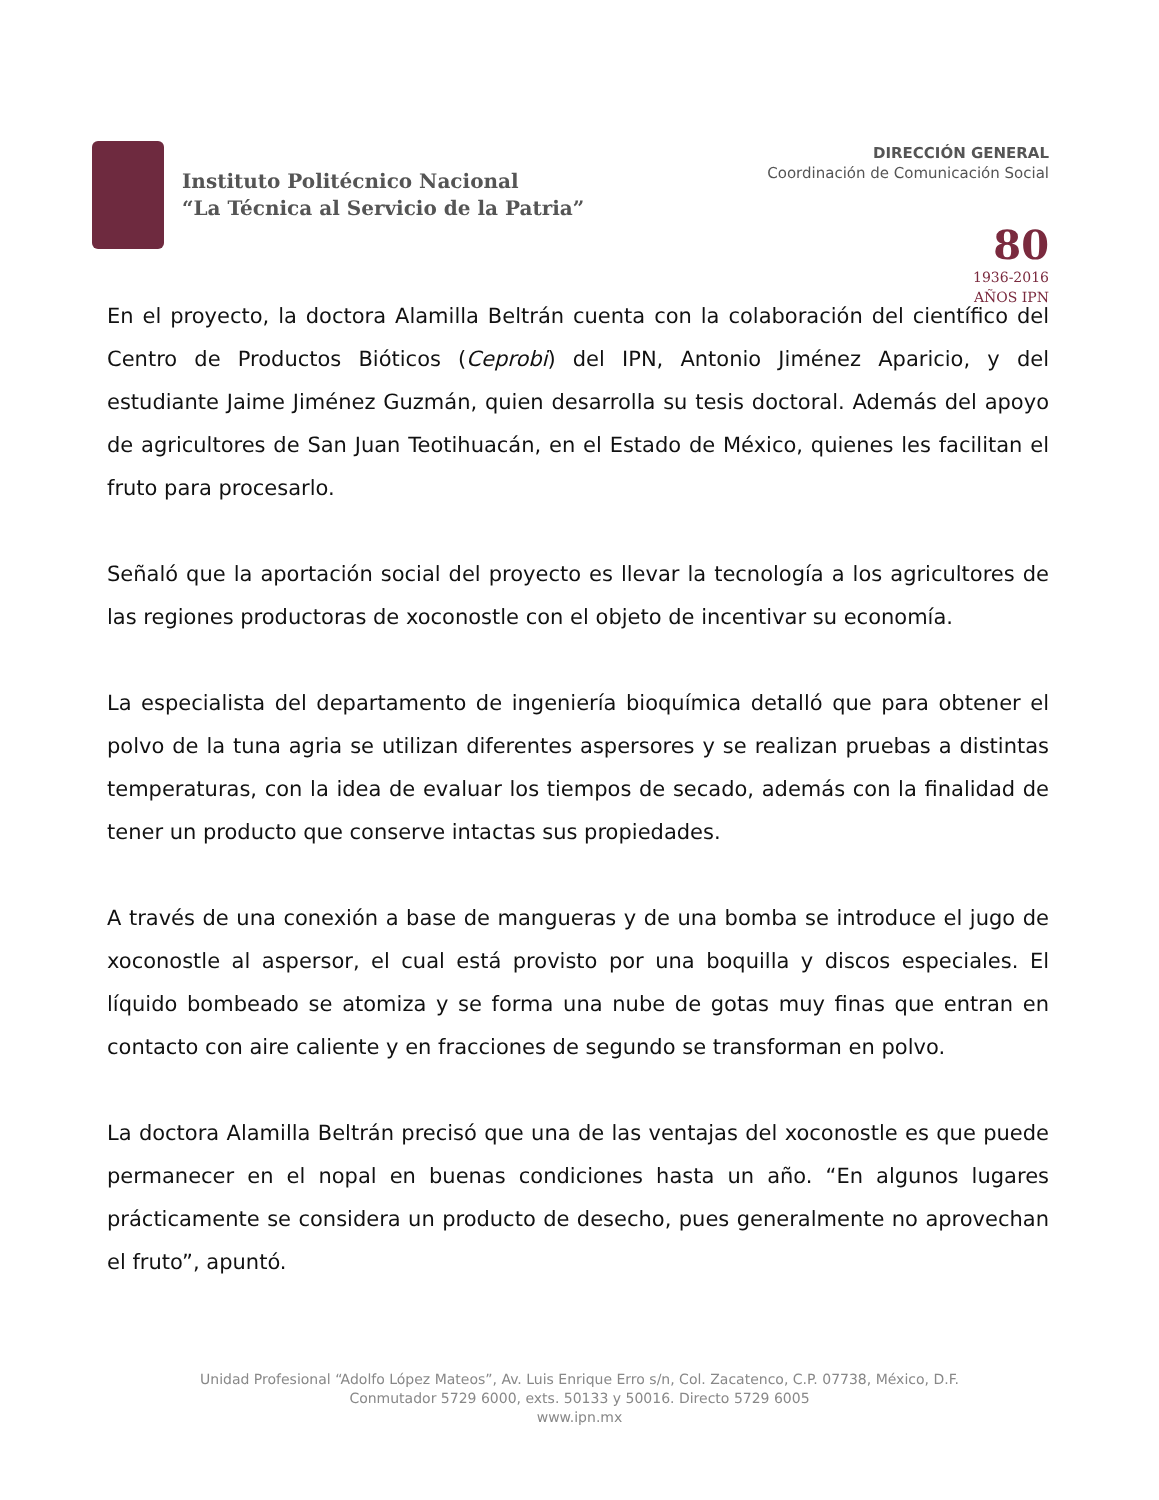Instituto Politécnico Nacional
“La Técnica al Servicio de la Patria”
DIRECCIÓN GENERAL
Coordinación de Comunicación Social
80
1936-2016
AÑOS IPN
En el proyecto, la doctora Alamilla Beltrán cuenta con la colaboración del científico del Centro de Productos Bióticos (Ceprobi) del IPN, Antonio Jiménez Aparicio, y del estudiante Jaime Jiménez Guzmán, quien desarrolla su tesis doctoral. Además del apoyo de agricultores de San Juan Teotihuacán, en el Estado de México, quienes les facilitan el fruto para procesarlo.
Señaló que la aportación social del proyecto es llevar la tecnología a los agricultores de las regiones productoras de xoconostle con el objeto de incentivar su economía.
La especialista del departamento de ingeniería bioquímica detalló que para obtener el polvo de la tuna agria se utilizan diferentes aspersores y se realizan pruebas a distintas temperaturas, con la idea de evaluar los tiempos de secado, además con la finalidad de tener un producto que conserve intactas sus propiedades.
A través de una conexión a base de mangueras y de una bomba se introduce el jugo de xoconostle al aspersor, el cual está provisto por una boquilla y discos especiales. El líquido bombeado se atomiza y se forma una nube de gotas muy finas que entran en contacto con aire caliente y en fracciones de segundo se transforman en polvo.
La doctora Alamilla Beltrán precisó que una de las ventajas del xoconostle es que puede permanecer en el nopal en buenas condiciones hasta un año. “En algunos lugares prácticamente se considera un producto de desecho, pues generalmente no aprovechan el fruto”, apuntó.
Unidad Profesional “Adolfo López Mateos”, Av. Luis Enrique Erro s/n, Col. Zacatenco, C.P. 07738, México, D.F.
Conmutador 5729 6000, exts. 50133 y 50016. Directo 5729 6005
www.ipn.mx